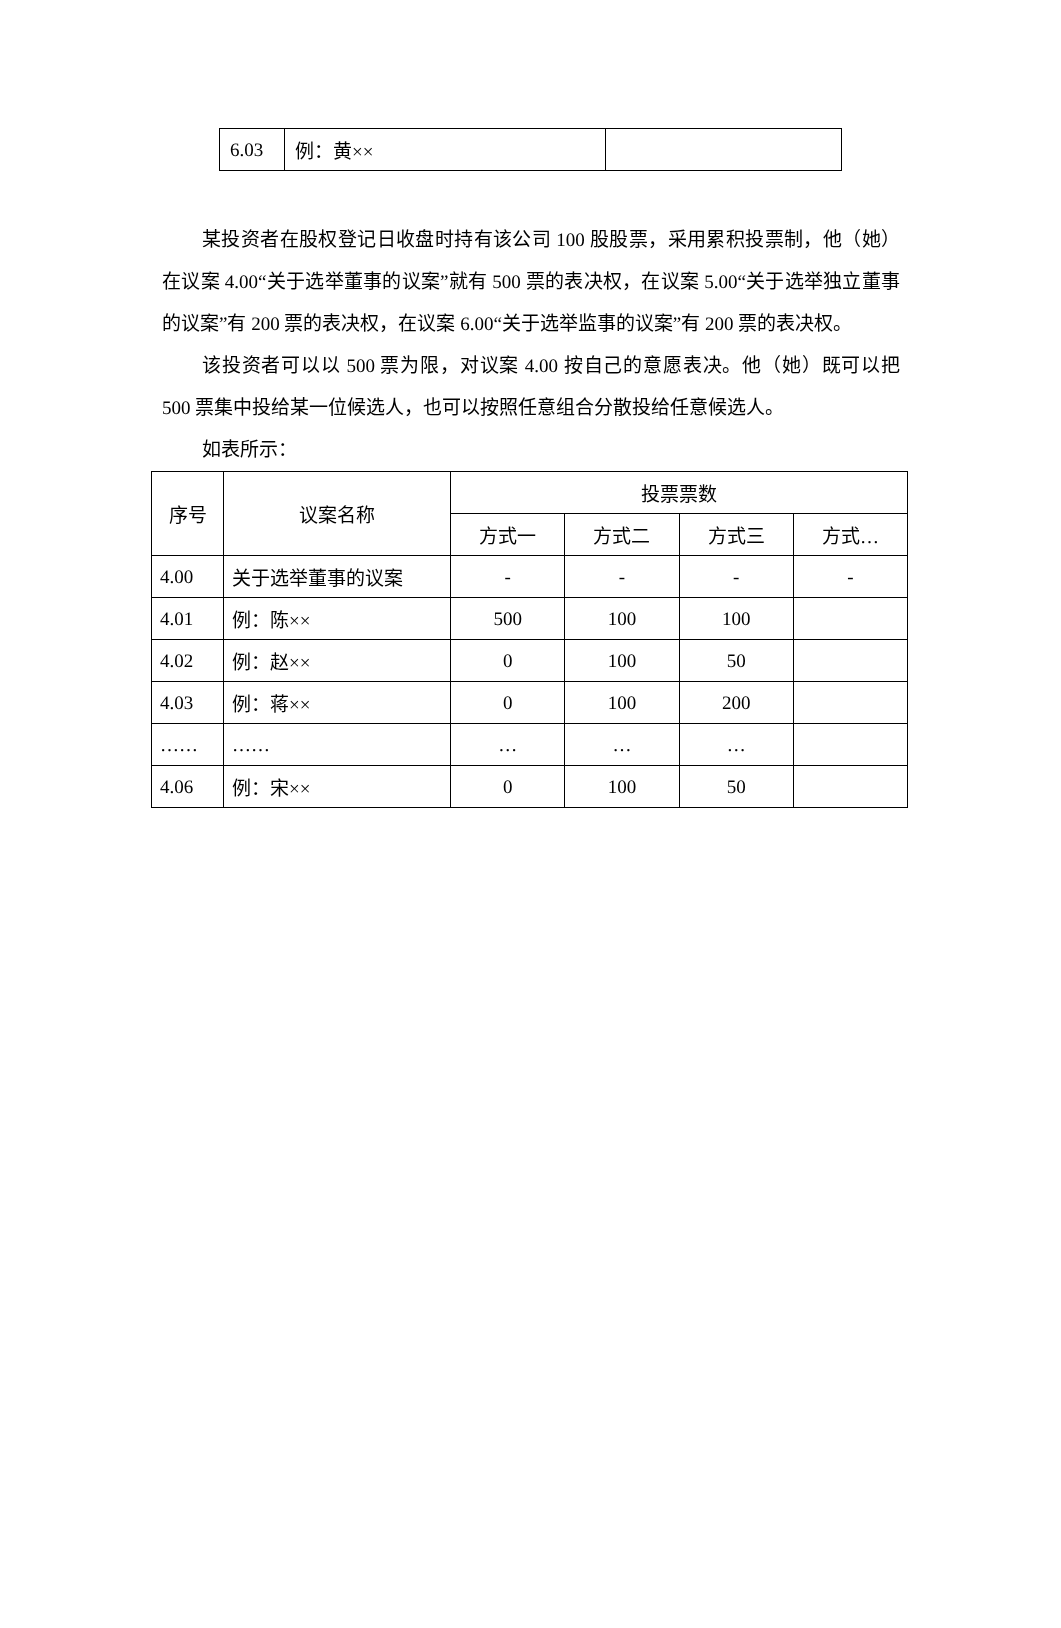| 6.03 | 例：黄×× | |
某投资者在股权登记日收盘时持有该公司 100 股股票，采用累积投票制，他（她）在议案 4.00“关于选举董事的议案”就有 500 票的表决权，在议案 5.00“关于选举独立董事的议案”有 200 票的表决权，在议案 6.00“关于选举监事的议案”有 200 票的表决权。
该投资者可以以 500 票为限，对议案 4.00 按自己的意愿表决。他（她）既可以把 500 票集中投给某一位候选人，也可以按照任意组合分散投给任意候选人。
如表所示：
| 序号 | 议案名称 | 投票票数 | | | |
| --- | --- | --- | --- | --- | --- |
| | | 方式一 | 方式二 | 方式三 | 方式… |
| 4.00 | 关于选举董事的议案 | - | - | - | - |
| 4.01 | 例：陈×× | 500 | 100 | 100 | |
| 4.02 | 例：赵×× | 0 | 100 | 50 | |
| 4.03 | 例：蒋×× | 0 | 100 | 200 | |
| …… | …… | … | … | … | |
| 4.06 | 例：宋×× | 0 | 100 | 50 | |